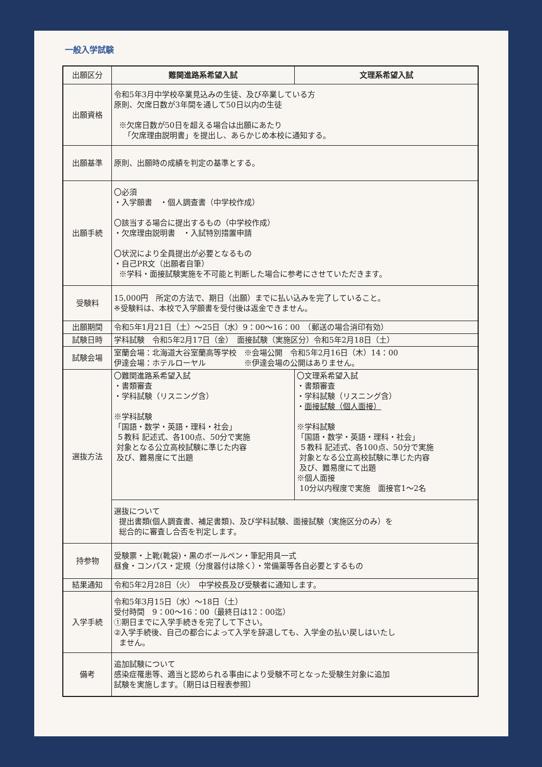一般入学試験
| 出願区分 | 難関進路系希望入試 | 文理系希望入試 |
| 出願資格 | 令和5年3月中学校卒業見込みの生徒、及び卒業している方 原則、欠席日数が3年間を通して50日以内の生徒 ※欠席日数が50日を超える場合は出願にあたり 「欠席理由説明書」を提出し、あらかじめ本校に通知する。 | |
| 出願基準 | 原則、出願時の成績を判定の基準とする。 | |
| 出願手続 | 〇必須 ・入学願書 ・個人調査書（中学校作成） 〇該当する場合に提出するもの（中学校作成） ・欠席理由説明書 ・入試特別措置申請 〇状況により全員提出が必要となるもの ・自己PR文（出願者自筆） ※学科・面接試験実施を不可能と判断した場合に参考にさせていただきます。 | |
| 受験料 | 15,000円 所定の方法で、期日（出願）までに払い込みを完了していること。 ※受験料は、本校で入学願書を受付後は返金できません。 | |
| 出願期間 | 令和5年1月21日（土）～25日（水）9：00～16：00 （郵送の場合消印有効） | |
| 試験日時 | 学科試験 令和5年2月17日（金） 面接試験（実施区分）令和5年2月18日（土） | |
| 試験会場 | 室蘭会場：北海道大谷室蘭高等学校 ※会場公開 令和5年2月16日（木）14：00 伊達会場：ホテルローヤル ※伊達会場の公開はありません。 | |
| 選抜方法 | 〇難関進路系希望入試 ・書類審査 ・学科試験（リスニング含） ※学科試験 「国語・数学・英語・理科・社会」 ５教科 記述式、各100点、50分で実施 対象となる公立高校試験に準じた内容 及び、難易度にて出題 | 〇文理系希望入試 ・書類審査 ・学科試験（リスニング含） ・ 面接試験（個人面接） ※学科試験 「国語・数学・英語・理科・社会」 ５教科 記述式、各100点、50分で実施 対象となる公立高校試験に準じた内容 及び、難易度にて出題 ※個人面接 10分以内程度で実施 面接官1～2名 |
| | 選抜について 提出書類(個人調査書、補足書類)、及び学科試験、面接試験（実施区分のみ）を 総合的に審査し合否を判定します。 | |
| 持参物 | 受験票・上靴(靴袋)・黒のボールペン・筆記用具一式 昼食・コンパス・定規（分度器付は除く）・常備薬等各自必要とするもの | |
| 結果通知 | 令和5年2月28日（火） 中学校長及び受験者に通知します。 | |
| 入学手続 | 令和5年3月15日（水）～18日（土） 受付時間 9：00～16：00（最終日は12：00迄） ①期日までに入学手続きを完了して下さい。 ②入学手続後、自己の都合によって入学を辞退しても、入学金の払い戻しはいたし ません。 | |
| 備考 | 追加試験について 感染症罹患等、適当と認められる事由により受験不可となった受験生対象に追加 試験を実施します。〔期日は日程表参照〕 | |